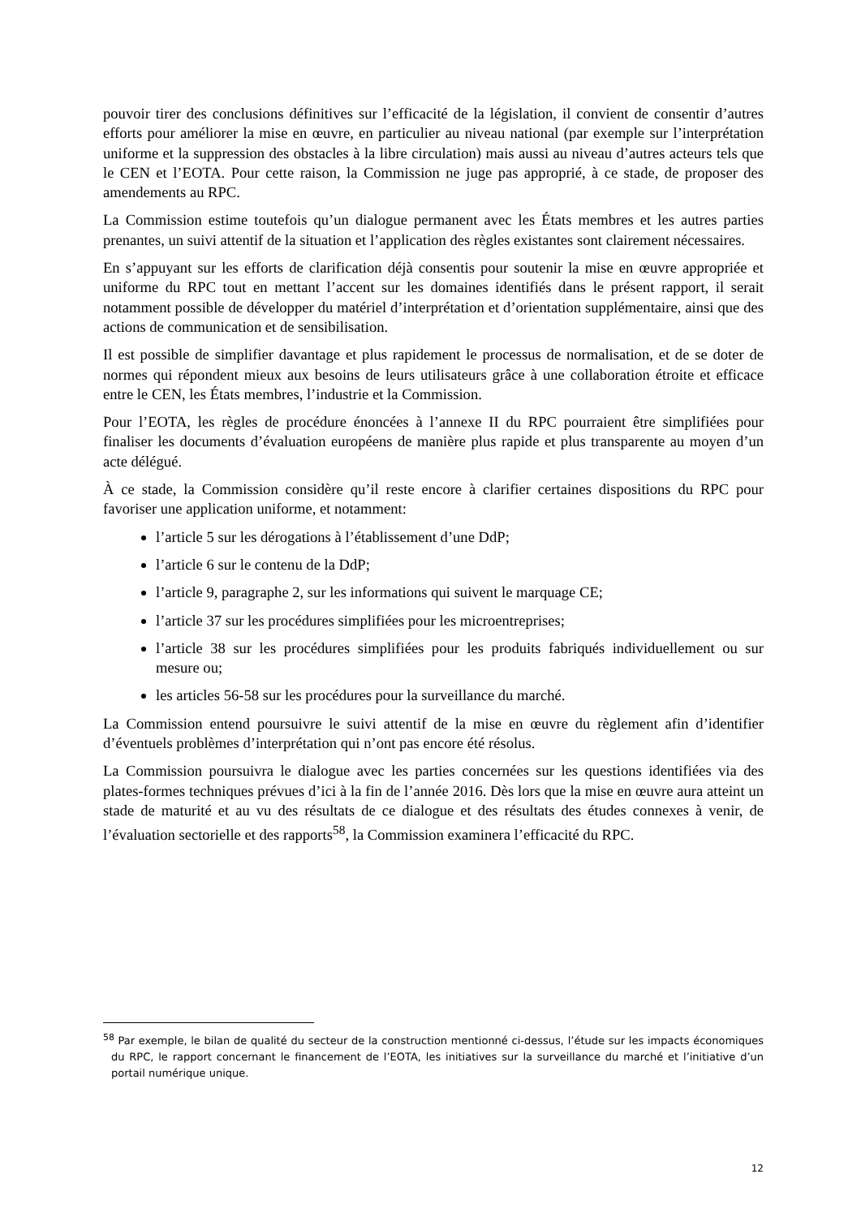pouvoir tirer des conclusions définitives sur l’efficacité de la législation, il convient de consentir d’autres efforts pour améliorer la mise en œuvre, en particulier au niveau national (par exemple sur l’interprétation uniforme et la suppression des obstacles à la libre circulation) mais aussi au niveau d’autres acteurs tels que le CEN et l’EOTA. Pour cette raison, la Commission ne juge pas approprié, à ce stade, de proposer des amendements au RPC.
La Commission estime toutefois qu’un dialogue permanent avec les États membres et les autres parties prenantes, un suivi attentif de la situation et l’application des règles existantes sont clairement nécessaires.
En s’appuyant sur les efforts de clarification déjà consentis pour soutenir la mise en œuvre appropriée et uniforme du RPC tout en mettant l’accent sur les domaines identifiés dans le présent rapport, il serait notamment possible de développer du matériel d’interprétation et d’orientation supplémentaire, ainsi que des actions de communication et de sensibilisation.
Il est possible de simplifier davantage et plus rapidement le processus de normalisation, et de se doter de normes qui répondent mieux aux besoins de leurs utilisateurs grâce à une collaboration étroite et efficace entre le CEN, les États membres, l’industrie et la Commission.
Pour l’EOTA, les règles de procédure énoncées à l’annexe II du RPC pourraient être simplifiées pour finaliser les documents d’évaluation européens de manière plus rapide et plus transparente au moyen d’un acte délégué.
À ce stade, la Commission considère qu’il reste encore à clarifier certaines dispositions du RPC pour favoriser une application uniforme, et notamment:
l’article 5 sur les dérogations à l’établissement d’une DdP;
l’article 6 sur le contenu de la DdP;
l’article 9, paragraphe 2, sur les informations qui suivent le marquage CE;
l’article 37 sur les procédures simplifiées pour les microentreprises;
l’article 38 sur les procédures simplifiées pour les produits fabriqués individuellement ou sur mesure ou;
les articles 56-58 sur les procédures pour la surveillance du marché.
La Commission entend poursuivre le suivi attentif de la mise en œuvre du règlement afin d’identifier d’éventuels problèmes d’interprétation qui n’ont pas encore été résolus.
La Commission poursuivra le dialogue avec les parties concernées sur les questions identifiées via des plates-formes techniques prévues d’ici à la fin de l’année 2016. Dès lors que la mise en œuvre aura atteint un stade de maturité et au vu des résultats de ce dialogue et des résultats des études connexes à venir, de l’évaluation sectorielle et des rapports<sup>58</sup>, la Commission examinera l’efficacité du RPC.
<sup>58</sup> Par exemple, le bilan de qualité du secteur de la construction mentionné ci-dessus, l’étude sur les impacts économiques du RPC, le rapport concernant le financement de l’EOTA, les initiatives sur la surveillance du marché et l’initiative d’un portail numérique unique.
12